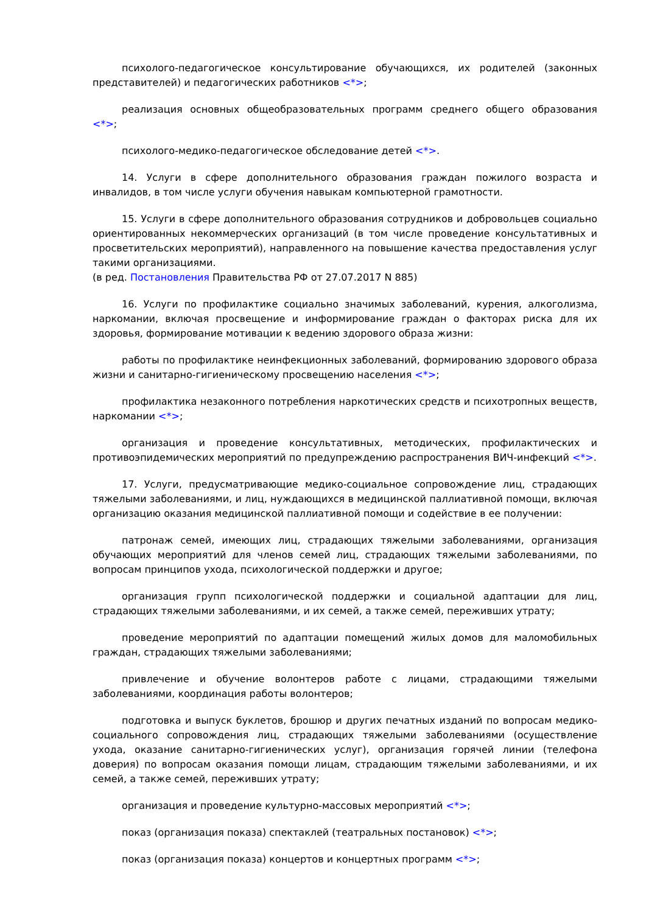психолого-педагогическое консультирование обучающихся, их родителей (законных представителей) и педагогических работников <*>;
реализация основных общеобразовательных программ среднего общего образования <*>;
психолого-медико-педагогическое обследование детей <*>.
14. Услуги в сфере дополнительного образования граждан пожилого возраста и инвалидов, в том числе услуги обучения навыкам компьютерной грамотности.
15. Услуги в сфере дополнительного образования сотрудников и добровольцев социально ориентированных некоммерческих организаций (в том числе проведение консультативных и просветительских мероприятий), направленного на повышение качества предоставления услуг такими организациями.
(в ред. Постановления Правительства РФ от 27.07.2017 N 885)
16. Услуги по профилактике социально значимых заболеваний, курения, алкоголизма, наркомании, включая просвещение и информирование граждан о факторах риска для их здоровья, формирование мотивации к ведению здорового образа жизни:
работы по профилактике неинфекционных заболеваний, формированию здорового образа жизни и санитарно-гигиеническому просвещению населения <*>;
профилактика незаконного потребления наркотических средств и психотропных веществ, наркомании <*>;
организация и проведение консультативных, методических, профилактических и противоэпидемических мероприятий по предупреждению распространения ВИЧ-инфекций <*>.
17. Услуги, предусматривающие медико-социальное сопровождение лиц, страдающих тяжелыми заболеваниями, и лиц, нуждающихся в медицинской паллиативной помощи, включая организацию оказания медицинской паллиативной помощи и содействие в ее получении:
патронаж семей, имеющих лиц, страдающих тяжелыми заболеваниями, организация обучающих мероприятий для членов семей лиц, страдающих тяжелыми заболеваниями, по вопросам принципов ухода, психологической поддержки и другое;
организация групп психологической поддержки и социальной адаптации для лиц, страдающих тяжелыми заболеваниями, и их семей, а также семей, переживших утрату;
проведение мероприятий по адаптации помещений жилых домов для маломобильных граждан, страдающих тяжелыми заболеваниями;
привлечение и обучение волонтеров работе с лицами, страдающими тяжелыми заболеваниями, координация работы волонтеров;
подготовка и выпуск буклетов, брошюр и других печатных изданий по вопросам медико-социального сопровождения лиц, страдающих тяжелыми заболеваниями (осуществление ухода, оказание санитарно-гигиенических услуг), организация горячей линии (телефона доверия) по вопросам оказания помощи лицам, страдающим тяжелыми заболеваниями, и их семей, а также семей, переживших утрату;
организация и проведение культурно-массовых мероприятий <*>;
показ (организация показа) спектаклей (театральных постановок) <*>;
показ (организация показа) концертов и концертных программ <*>;